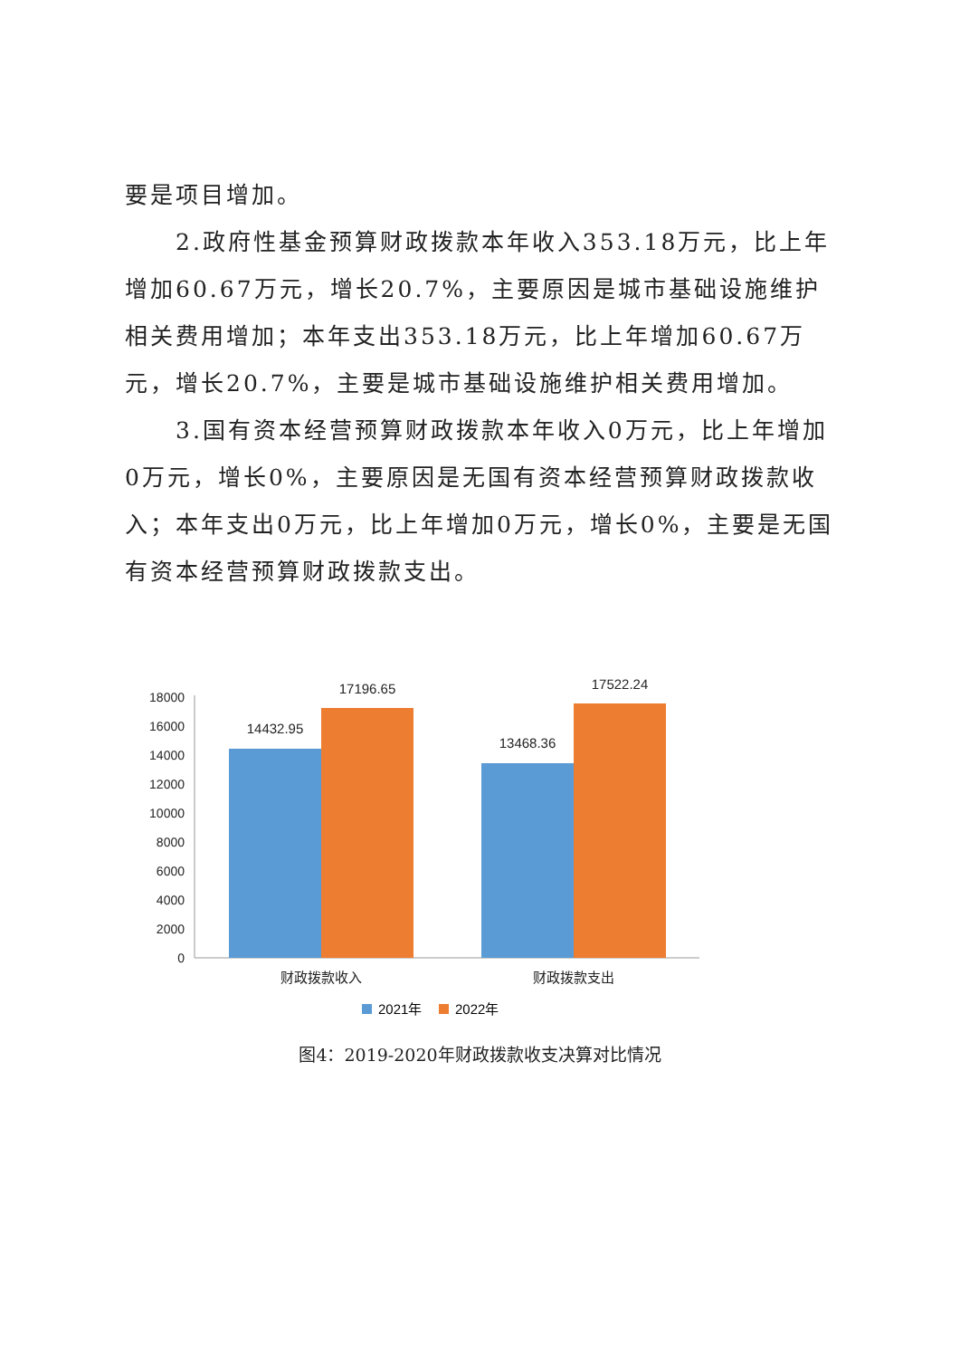要是项目增加。
2.政府性基金预算财政拨款本年收入353.18万元，比上年增加60.67万元，增长20.7%，主要原因是城市基础设施维护相关费用增加；本年支出353.18万元，比上年增加60.67万元，增长20.7%，主要是城市基础设施维护相关费用增加。
3.国有资本经营预算财政拨款本年收入0万元，比上年增加0万元，增长0%，主要原因是无国有资本经营预算财政拨款收入；本年支出0万元，比上年增加0万元，增长0%，主要是无国有资本经营预算财政拨款支出。
0
2000
4000
6000
8000
10000
12000
14000
16000
18000
14432.95
17196.65
13468.36
17522.24
财政拨款收入
财政拨款支出
2021年
2022年
图4：2019-2020年财政拨款收支决算对比情况